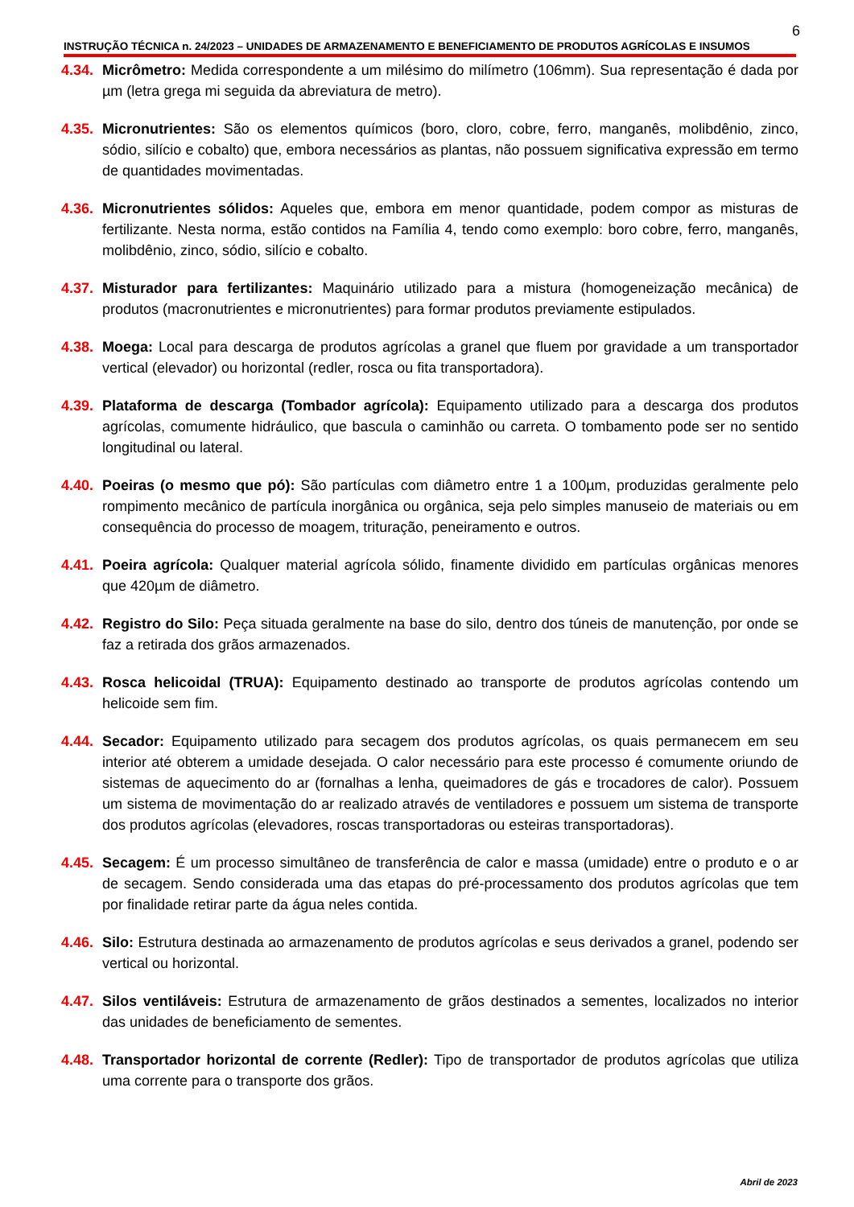6
INSTRUÇÃO TÉCNICA n. 24/2023 – UNIDADES DE ARMAZENAMENTO E BENEFICIAMENTO DE PRODUTOS AGRÍCOLAS E INSUMOS
4.34. Micrômetro: Medida correspondente a um milésimo do milímetro (106mm). Sua representação é dada por µm (letra grega mi seguida da abreviatura de metro).
4.35. Micronutrientes: São os elementos químicos (boro, cloro, cobre, ferro, manganês, molibdênio, zinco, sódio, silício e cobalto) que, embora necessários as plantas, não possuem significativa expressão em termo de quantidades movimentadas.
4.36. Micronutrientes sólidos: Aqueles que, embora em menor quantidade, podem compor as misturas de fertilizante. Nesta norma, estão contidos na Família 4, tendo como exemplo: boro cobre, ferro, manganês, molibdênio, zinco, sódio, silício e cobalto.
4.37. Misturador para fertilizantes: Maquinário utilizado para a mistura (homogeneização mecânica) de produtos (macronutrientes e micronutrientes) para formar produtos previamente estipulados.
4.38. Moega: Local para descarga de produtos agrícolas a granel que fluem por gravidade a um transportador vertical (elevador) ou horizontal (redler, rosca ou fita transportadora).
4.39. Plataforma de descarga (Tombador agrícola): Equipamento utilizado para a descarga dos produtos agrícolas, comumente hidráulico, que bascula o caminhão ou carreta. O tombamento pode ser no sentido longitudinal ou lateral.
4.40. Poeiras (o mesmo que pó): São partículas com diâmetro entre 1 a 100µm, produzidas geralmente pelo rompimento mecânico de partícula inorgânica ou orgânica, seja pelo simples manuseio de materiais ou em consequência do processo de moagem, trituração, peneiramento e outros.
4.41. Poeira agrícola: Qualquer material agrícola sólido, finamente dividido em partículas orgânicas menores que 420µm de diâmetro.
4.42. Registro do Silo: Peça situada geralmente na base do silo, dentro dos túneis de manutenção, por onde se faz a retirada dos grãos armazenados.
4.43. Rosca helicoidal (TRUA): Equipamento destinado ao transporte de produtos agrícolas contendo um helicoide sem fim.
4.44. Secador: Equipamento utilizado para secagem dos produtos agrícolas, os quais permanecem em seu interior até obterem a umidade desejada. O calor necessário para este processo é comumente oriundo de sistemas de aquecimento do ar (fornalhas a lenha, queimadores de gás e trocadores de calor). Possuem um sistema de movimentação do ar realizado através de ventiladores e possuem um sistema de transporte dos produtos agrícolas (elevadores, roscas transportadoras ou esteiras transportadoras).
4.45. Secagem: É um processo simultâneo de transferência de calor e massa (umidade) entre o produto e o ar de secagem. Sendo considerada uma das etapas do pré-processamento dos produtos agrícolas que tem por finalidade retirar parte da água neles contida.
4.46. Silo: Estrutura destinada ao armazenamento de produtos agrícolas e seus derivados a granel, podendo ser vertical ou horizontal.
4.47. Silos ventiláveis: Estrutura de armazenamento de grãos destinados a sementes, localizados no interior das unidades de beneficiamento de sementes.
4.48. Transportador horizontal de corrente (Redler): Tipo de transportador de produtos agrícolas que utiliza uma corrente para o transporte dos grãos.
Abril de 2023